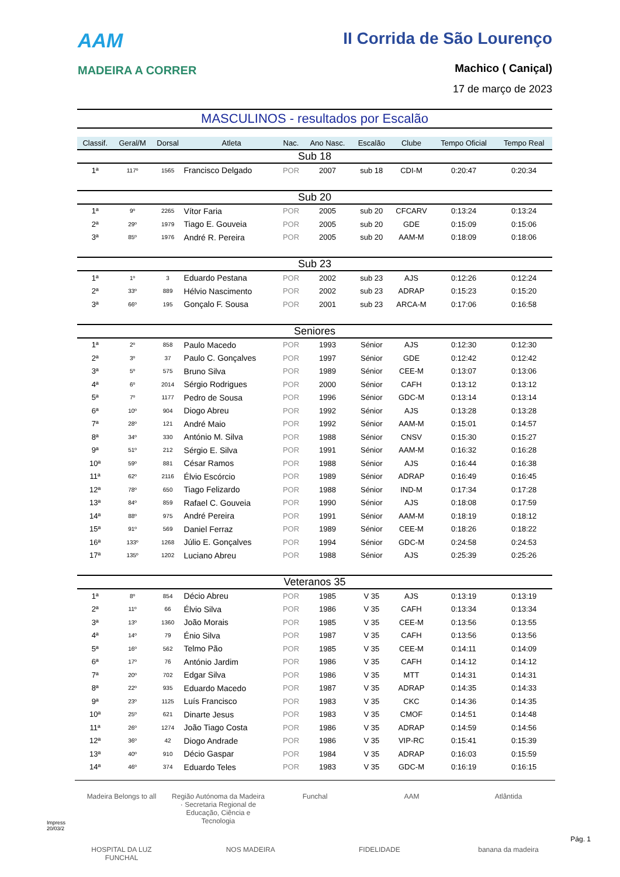AAM
MADEIRA A CORRER
II Corrida de São Lourenço
Machico ( Caniçal)
17 de março de 2023
MASCULINOS - resultados por Escalão
| Classif. | Geral/M | Dorsal | Atleta | Nac. | Ano Nasc. | Escalão | Clube | Tempo Oficial | Tempo Real |
| --- | --- | --- | --- | --- | --- | --- | --- | --- | --- |
| Sub 18 | | | | | | | | | |
| 1ª | 117º | 1565 | Francisco Delgado | POR | 2007 | sub 18 | CDI-M | 0:20:47 | 0:20:34 |
| Sub 20 | | | | | | | | | |
| 1ª | 9º | 2265 | Vítor Faria | POR | 2005 | sub 20 | CFCARV | 0:13:24 | 0:13:24 |
| 2ª | 29º | 1979 | Tiago E. Gouveia | POR | 2005 | sub 20 | GDE | 0:15:09 | 0:15:06 |
| 3ª | 85º | 1976 | André R. Pereira | POR | 2005 | sub 20 | AAM-M | 0:18:09 | 0:18:06 |
| Sub 23 | | | | | | | | | |
| 1ª | 1º | 3 | Eduardo Pestana | POR | 2002 | sub 23 | AJS | 0:12:26 | 0:12:24 |
| 2ª | 33º | 889 | Hélvio Nascimento | POR | 2002 | sub 23 | ADRAP | 0:15:23 | 0:15:20 |
| 3ª | 66º | 195 | Gonçalo F. Sousa | POR | 2001 | sub 23 | ARCA-M | 0:17:06 | 0:16:58 |
| Seniores | | | | | | | | | |
| 1ª | 2º | 858 | Paulo Macedo | POR | 1993 | Sénior | AJS | 0:12:30 | 0:12:30 |
| 2ª | 3º | 37 | Paulo C. Gonçalves | POR | 1997 | Sénior | GDE | 0:12:42 | 0:12:42 |
| 3ª | 5º | 575 | Bruno Silva | POR | 1989 | Sénior | CEE-M | 0:13:07 | 0:13:06 |
| 4ª | 6º | 2014 | Sérgio Rodrigues | POR | 2000 | Sénior | CAFH | 0:13:12 | 0:13:12 |
| 5ª | 7º | 1177 | Pedro de Sousa | POR | 1996 | Sénior | GDC-M | 0:13:14 | 0:13:14 |
| 6ª | 10º | 904 | Diogo Abreu | POR | 1992 | Sénior | AJS | 0:13:28 | 0:13:28 |
| 7ª | 28º | 121 | André Maio | POR | 1992 | Sénior | AAM-M | 0:15:01 | 0:14:57 |
| 8ª | 34º | 330 | António M. Silva | POR | 1988 | Sénior | CNSV | 0:15:30 | 0:15:27 |
| 9ª | 51º | 212 | Sérgio E. Silva | POR | 1991 | Sénior | AAM-M | 0:16:32 | 0:16:28 |
| 10ª | 59º | 881 | César Ramos | POR | 1988 | Sénior | AJS | 0:16:44 | 0:16:38 |
| 11ª | 62º | 2116 | Élvio Escórcio | POR | 1989 | Sénior | ADRAP | 0:16:49 | 0:16:45 |
| 12ª | 78º | 650 | Tiago Felizardo | POR | 1988 | Sénior | IND-M | 0:17:34 | 0:17:28 |
| 13ª | 84º | 859 | Rafael C. Gouveia | POR | 1990 | Sénior | AJS | 0:18:08 | 0:17:59 |
| 14ª | 88º | 975 | André Pereira | POR | 1991 | Sénior | AAM-M | 0:18:19 | 0:18:12 |
| 15ª | 91º | 569 | Daniel Ferraz | POR | 1989 | Sénior | CEE-M | 0:18:26 | 0:18:22 |
| 16ª | 133º | 1268 | Júlio E. Gonçalves | POR | 1994 | Sénior | GDC-M | 0:24:58 | 0:24:53 |
| 17ª | 135º | 1202 | Luciano Abreu | POR | 1988 | Sénior | AJS | 0:25:39 | 0:25:26 |
| Veteranos 35 | | | | | | | | | |
| 1ª | 8º | 854 | Décio Abreu | POR | 1985 | V 35 | AJS | 0:13:19 | 0:13:19 |
| 2ª | 11º | 66 | Élvio Silva | POR | 1986 | V 35 | CAFH | 0:13:34 | 0:13:34 |
| 3ª | 13º | 1360 | João Morais | POR | 1985 | V 35 | CEE-M | 0:13:56 | 0:13:55 |
| 4ª | 14º | 79 | Énio Silva | POR | 1987 | V 35 | CAFH | 0:13:56 | 0:13:56 |
| 5ª | 16º | 562 | Telmo Pão | POR | 1985 | V 35 | CEE-M | 0:14:11 | 0:14:09 |
| 6ª | 17º | 76 | António Jardim | POR | 1986 | V 35 | CAFH | 0:14:12 | 0:14:12 |
| 7ª | 20º | 702 | Edgar Silva | POR | 1986 | V 35 | MTT | 0:14:31 | 0:14:31 |
| 8ª | 22º | 935 | Eduardo Macedo | POR | 1987 | V 35 | ADRAP | 0:14:35 | 0:14:33 |
| 9ª | 23º | 1125 | Luís Francisco | POR | 1983 | V 35 | CKC | 0:14:36 | 0:14:35 |
| 10ª | 25º | 621 | Dinarte Jesus | POR | 1983 | V 35 | CMOF | 0:14:51 | 0:14:48 |
| 11ª | 26º | 1274 | João Tiago Costa | POR | 1986 | V 35 | ADRAP | 0:14:59 | 0:14:56 |
| 12ª | 36º | 42 | Diogo Andrade | POR | 1986 | V 35 | VIP-RC | 0:15:41 | 0:15:39 |
| 13ª | 40º | 910 | Décio Gaspar | POR | 1984 | V 35 | ADRAP | 0:16:03 | 0:15:59 |
| 14ª | 46º | 374 | Eduardo Teles | POR | 1983 | V 35 | GDC-M | 0:16:19 | 0:16:15 |
Madeira Belongs to all Região Autónoma da Madeira · Secretaria Regional de Educação, Ciência e Tecnologia Funchal AAM Atlântida HOSPITAL DA LUZ FUNCHAL NOS MADEIRA FIDELIDADE banana da madeira
Impress
20/03/2
Pág. 1